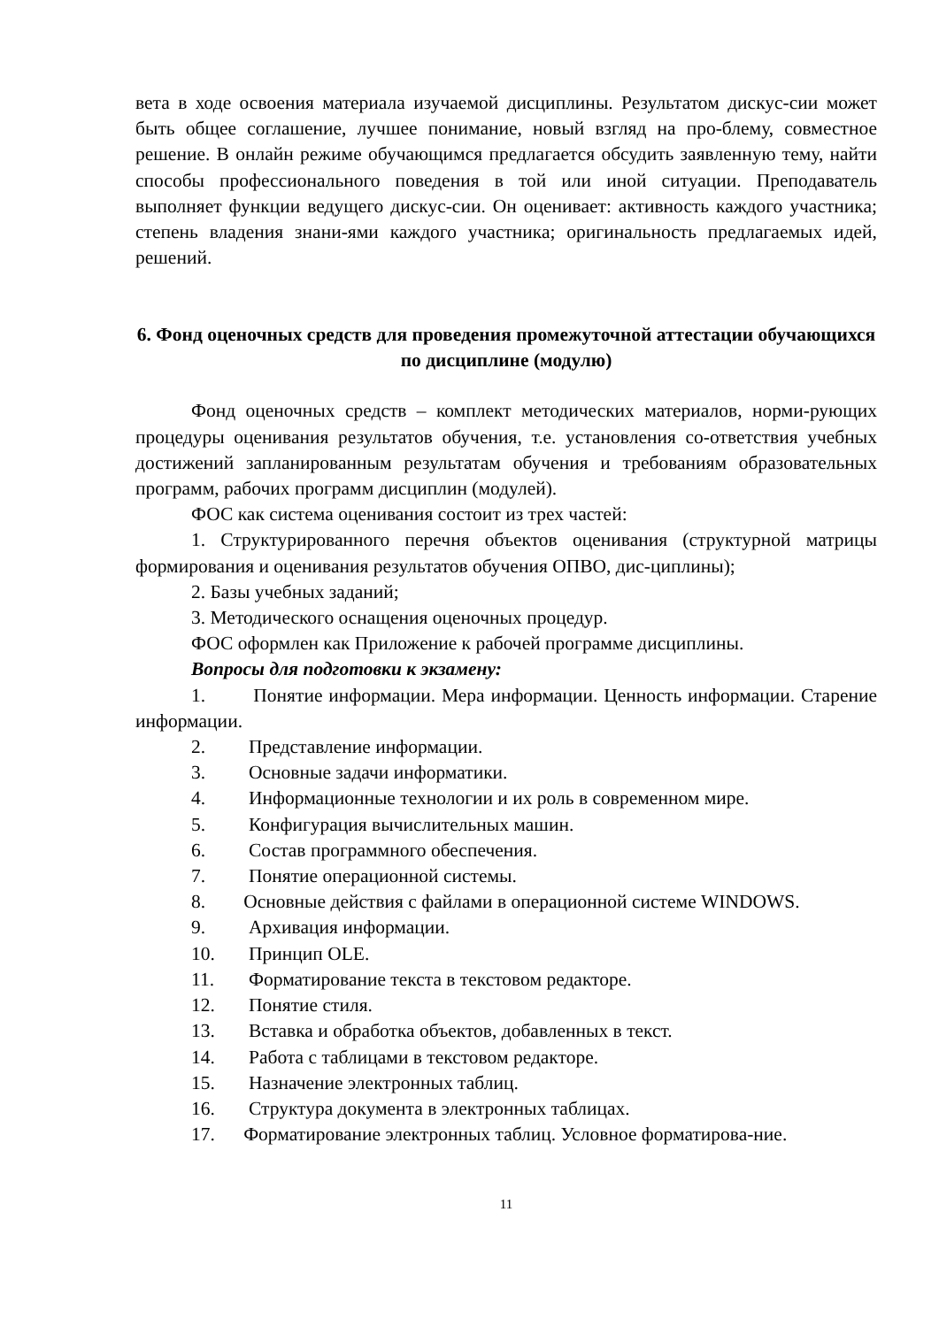вета в ходе освоения материала изучаемой дисциплины. Результатом дискус-сии может быть общее соглашение, лучшее понимание, новый взгляд на про-блему, совместное решение. В онлайн режиме обучающимся предлагается обсудить заявленную тему, найти способы профессионального поведения в той или иной ситуации. Преподаватель выполняет функции ведущего дискус-сии. Он оценивает: активность каждого участника; степень владения знани-ями каждого участника; оригинальность предлагаемых идей, решений.
6. Фонд оценочных средств для проведения промежуточной аттестации обучающихся по дисциплине (модулю)
Фонд оценочных средств – комплект методических материалов, норми-рующих процедуры оценивания результатов обучения, т.е. установления со-ответствия учебных достижений запланированным результатам обучения и требованиям образовательных программ, рабочих программ дисциплин (модулей).
ФОС как система оценивания состоит из трех частей:
1. Структурированного перечня объектов оценивания (структурной матрицы формирования и оценивания результатов обучения ОПВО, дис-циплины);
2. Базы учебных заданий;
3. Методического оснащения оценочных процедур.
ФОС оформлен как Приложение к рабочей программе дисциплины.
Вопросы для подготовки к экзамену:
1. Понятие информации. Мера информации. Ценность информации. Старение информации.
2. Представление информации.
3. Основные задачи информатики.
4. Информационные технологии и их роль в современном мире.
5. Конфигурация вычислительных машин.
6. Состав программного обеспечения.
7. Понятие операционной системы.
8. Основные действия с файлами в операционной системе WINDOWS.
9. Архивация информации.
10. Принцип OLE.
11. Форматирование текста в текстовом редакторе.
12. Понятие стиля.
13. Вставка и обработка объектов, добавленных в текст.
14. Работа с таблицами в текстовом редакторе.
15. Назначение электронных таблиц.
16. Структура документа в электронных таблицах.
17. Форматирование электронных таблиц. Условное форматирова-ние.
11